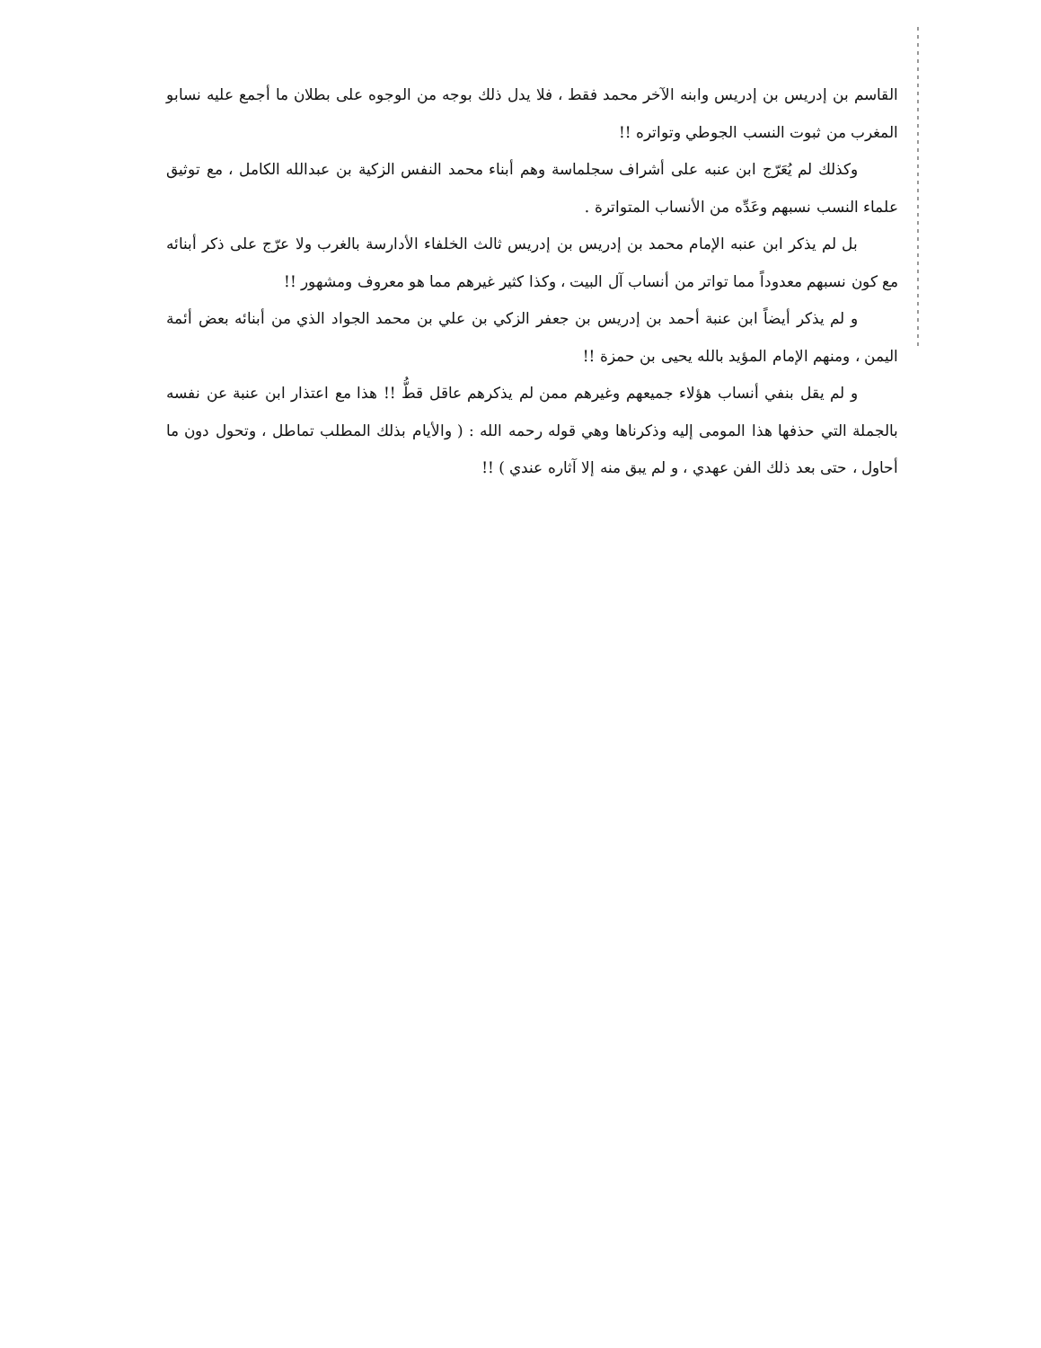القاسم بن إدريس بن إدريس وابنه الآخر محمد فقط ، فلا يدل ذلك بوجه من الوجوه على بطلان ما أجمع عليه نسابو المغرب من ثبوت النسب الجوطي وتواتره !!
وكذلك لم يُعَرّج ابن عنبه على أشراف سجلماسة وهم أبناء محمد النفس الزكية بن عبدالله الكامل ، مع توثيق علماء النسب نسبهم وعَدِّه من الأنساب المتواترة .
بل لم يذكر ابن عنبه الإمام محمد بن إدريس بن إدريس ثالث الخلفاء الأدارسة بالغرب ولا عرّج على ذكر أبنائه مع كون نسبهم معدوداً مما تواتر من أنساب آل البيت ، وكذا كثير غيرهم مما هو معروف ومشهور !!
و لم يذكر أيضاً ابن عنبة أحمد بن إدريس بن جعفر الزكي بن علي بن محمد الجواد الذي من أبنائه بعض أئمة اليمن ، ومنهم الإمام المؤيد بالله يحيى بن حمزة !!
و لم يقل بنفي أنساب هؤلاء جميعهم وغيرهم ممن لم يذكرهم عاقل قطُّ !! هذا مع اعتذار ابن عنبة عن نفسه بالجملة التي حذفها هذا المومى إليه وذكرناها وهي قوله رحمه الله : ( والأيام بذلك المطلب تماطل ، وتحول دون ما أحاول ، حتى بعد ذلك الفن عهدي ، و لم يبق منه إلا آثاره عندي ) !!